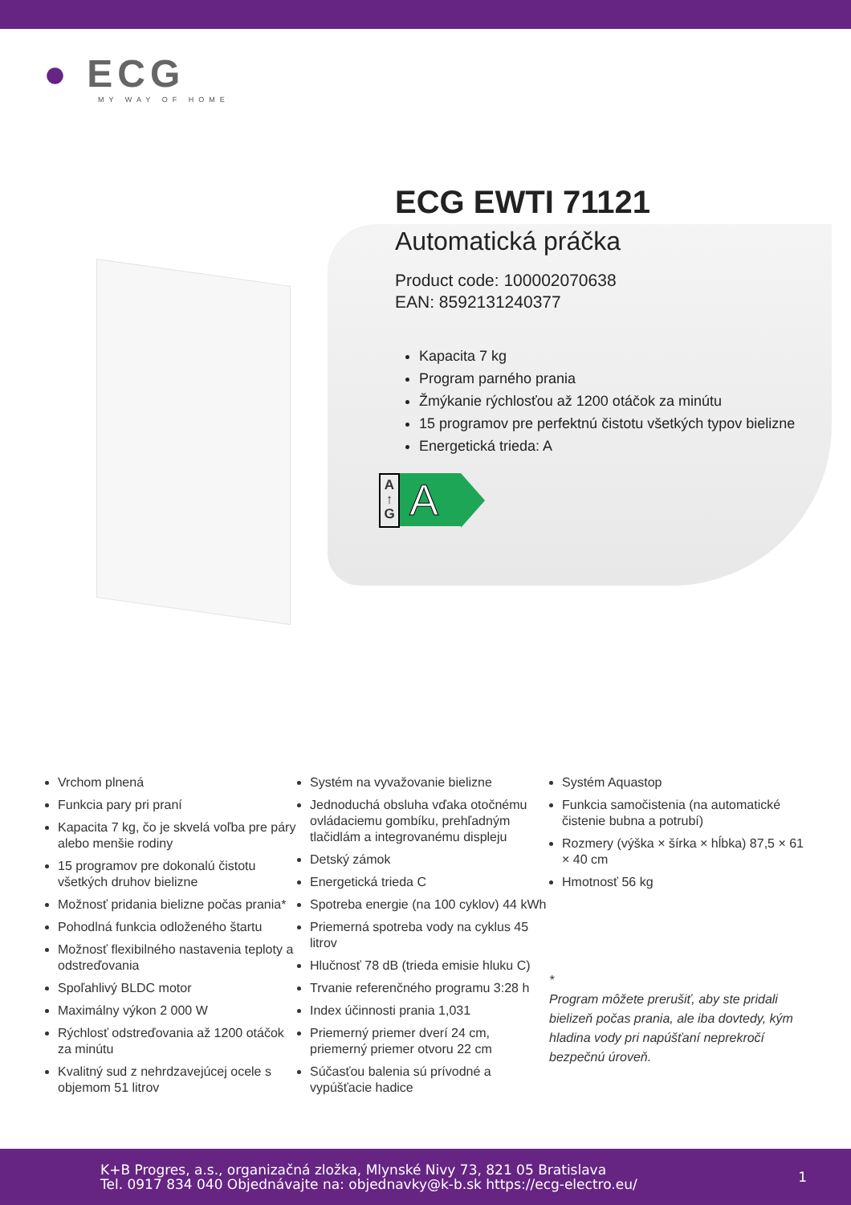● ECG
MY WAY OF HOME
ECG EWTI 71121
Automatická práčka
Product code: 100002070638
EAN: 8592131240377
Kapacita 7 kg
Program parného prania
Žmýkanie rýchlosťou až 1200 otáčok za minútu
15 programov pre perfektnú čistotu všetkých typov bielizne
Energetická trieda: A
A
↑
G
A
Vrchom plnená
Funkcia pary pri praní
Kapacita 7 kg, čo je skvelá voľba pre páry alebo menšie rodiny
15 programov pre dokonalú čistotu všetkých druhov bielizne
Možnosť pridania bielizne počas prania*
Pohodlná funkcia odloženého štartu
Možnosť flexibilného nastavenia teploty a odstreďovania
Spoľahlivý BLDC motor
Maximálny výkon 2 000 W
Rýchlosť odstreďovania až 1200 otáčok za minútu
Kvalitný sud z nehrdzavejúcej ocele s objemom 51 litrov
Systém na vyvažovanie bielizne
Jednoduchá obsluha vďaka otočnému ovládaciemu gombíku, prehľadným tlačidlám a integrovanému displeju
Detský zámok
Energetická trieda C
Spotreba energie (na 100 cyklov) 44 kWh
Priemerná spotreba vody na cyklus 45 litrov
Hlučnosť 78 dB (trieda emisie hluku C)
Trvanie referenčného programu 3:28 h
Index účinnosti prania 1,031
Priemerný priemer dverí 24 cm, priemerný priemer otvoru 22 cm
Súčasťou balenia sú prívodné a vypúšťacie hadice
Systém Aquastop
Funkcia samočistenia (na automatické čistenie bubna a potrubí)
Rozmery (výška × šírka × hĺbka) 87,5 × 61 × 40 cm
Hmotnosť 56 kg
*
Program môžete prerušiť, aby ste pridali bielizeň počas prania, ale iba dovtedy, kým hladina vody pri napúšťaní neprekročí bezpečnú úroveň.
K+B Progres, a.s., organizačná zložka, Mlynské Nivy 73, 821 05 Bratislava
Tel. 0917 834 040 Objednávajte na: objednavky@k-b.sk https://ecg-electro.eu/
1